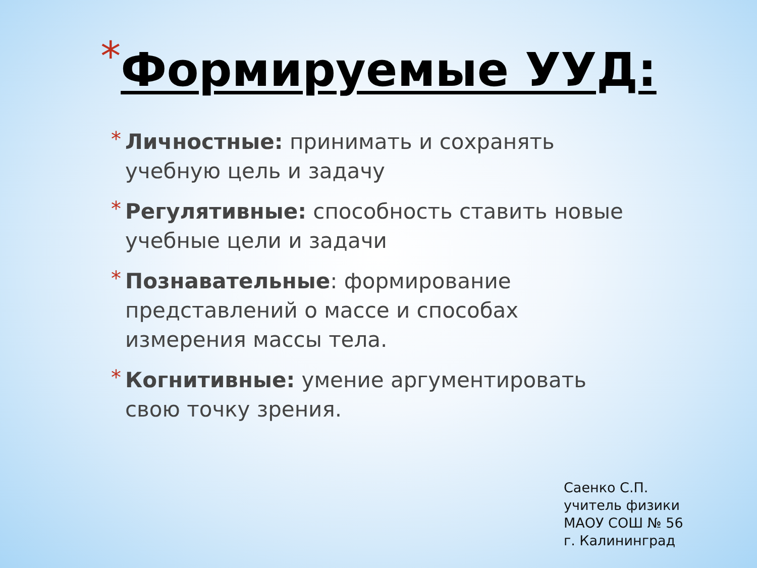*Формируемые УУД:
* Личностные: принимать и сохранять учебную цель и задачу
* Регулятивные: способность ставить новые учебные цели и задачи
* Познавательные: формирование представлений о массе и способах измерения массы тела.
* Когнитивные: умение аргументировать свою точку зрения.
Саенко С.П.
учитель физики
МАОУ СОШ № 56
г. Калининград